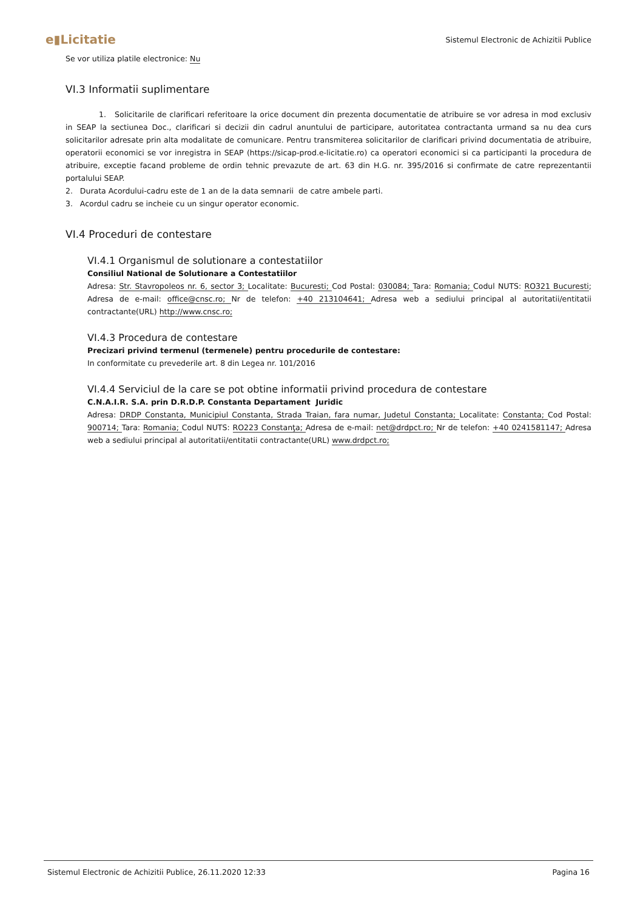e▮Licitatie
Sistemul Electronic de Achizitii Publice
Se vor utiliza platile electronice: Nu
VI.3 Informatii suplimentare
1. Solicitarile de clarificari referitoare la orice document din prezenta documentatie de atribuire se vor adresa in mod exclusiv in SEAP la sectiunea Doc., clarificari si decizii din cadrul anuntului de participare, autoritatea contractanta urmand sa nu dea curs solicitarilor adresate prin alta modalitate de comunicare. Pentru transmiterea solicitarilor de clarificari privind documentatia de atribuire, operatorii economici se vor inregistra in SEAP (https://sicap-prod.e-licitatie.ro) ca operatori economici si ca participanti la procedura de atribuire, exceptie facand probleme de ordin tehnic prevazute de art. 63 din H.G. nr. 395/2016 si confirmate de catre reprezentantii portalului SEAP.
2. Durata Acordului-cadru este de 1 an de la data semnarii de catre ambele parti.
3. Acordul cadru se incheie cu un singur operator economic.
VI.4 Proceduri de contestare
VI.4.1 Organismul de solutionare a contestatiilor
Consiliul National de Solutionare a Contestatiilor
Adresa: Str. Stavropoleos nr. 6, sector 3; Localitate: Bucuresti; Cod Postal: 030084; Tara: Romania; Codul NUTS: RO321 Bucuresti; Adresa de e-mail: office@cnsc.ro; Nr de telefon: +40 213104641; Adresa web a sediului principal al autoritatii/entitatii contractante(URL) http://www.cnsc.ro;
VI.4.3 Procedura de contestare
Precizari privind termenul (termenele) pentru procedurile de contestare:
In conformitate cu prevederile art. 8 din Legea nr. 101/2016
VI.4.4 Serviciul de la care se pot obtine informatii privind procedura de contestare
C.N.A.I.R. S.A. prin D.R.D.P. Constanta Departament Juridic
Adresa: DRDP Constanta, Municipiul Constanta, Strada Traian, fara numar, Judetul Constanta; Localitate: Constanta; Cod Postal: 900714; Tara: Romania; Codul NUTS: RO223 Constanţa; Adresa de e-mail: net@drdpct.ro; Nr de telefon: +40 0241581147; Adresa web a sediului principal al autoritatii/entitatii contractante(URL) www.drdpct.ro;
Sistemul Electronic de Achizitii Publice, 26.11.2020 12:33 Pagina 16